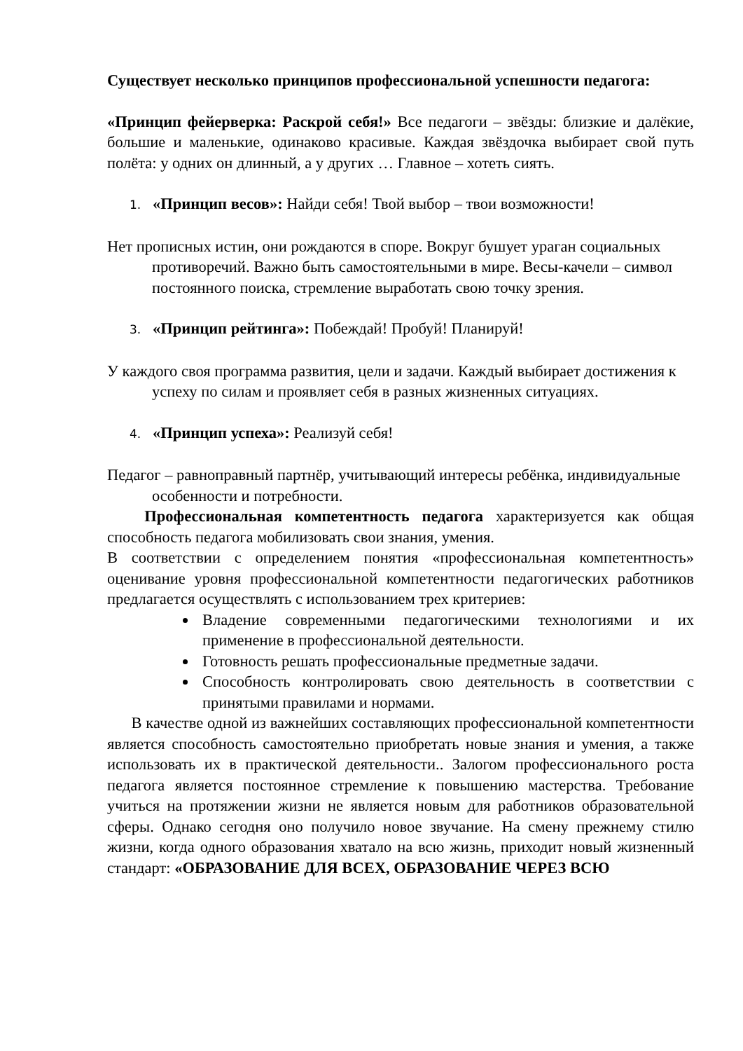Существует несколько принципов профессиональной успешности педагога:
«Принцип фейерверка: Раскрой себя!» Все педагоги – звёзды: близкие и далёкие, большие и маленькие, одинаково красивые. Каждая звёздочка выбирает свой путь полёта: у одних он длинный, а у других … Главное – хотеть сиять.
1. «Принцип весов»: Найди себя! Твой выбор – твои возможности!
Нет прописных истин, они рождаются в споре. Вокруг бушует ураган социальных противоречий. Важно быть самостоятельными в мире. Весы-качели – символ постоянного поиска, стремление выработать свою точку зрения.
3. «Принцип рейтинга»: Побеждай! Пробуй! Планируй!
У каждого своя программа развития, цели и задачи. Каждый выбирает достижения к успеху по силам и проявляет себя в разных жизненных ситуациях.
4. «Принцип успеха»: Реализуй себя!
Педагог – равноправный партнёр, учитывающий интересы ребёнка, индивидуальные особенности и потребности.
Профессиональная компетентность педагога характеризуется как общая способность педагога мобилизовать свои знания, умения.
В соответствии с определением понятия «профессиональная компетентность» оценивание уровня профессиональной компетентности педагогических работников предлагается осуществлять с использованием трех критериев:
Владение современными педагогическими технологиями и их применение в профессиональной деятельности.
Готовность решать профессиональные предметные задачи.
Способность контролировать свою деятельность в соответствии с принятыми правилами и нормами.
В качестве одной из важнейших составляющих профессиональной компетентности является способность самостоятельно приобретать новые знания и умения, а также использовать их в практической деятельности.. Залогом профессионального роста педагога является постоянное стремление к повышению мастерства. Требование учиться на протяжении жизни не является новым для работников образовательной сферы. Однако сегодня оно получило новое звучание. На смену прежнему стилю жизни, когда одного образования хватало на всю жизнь, приходит новый жизненный стандарт: «ОБРАЗОВАНИЕ ДЛЯ ВСЕХ, ОБРАЗОВАНИЕ ЧЕРЕЗ ВСЮ